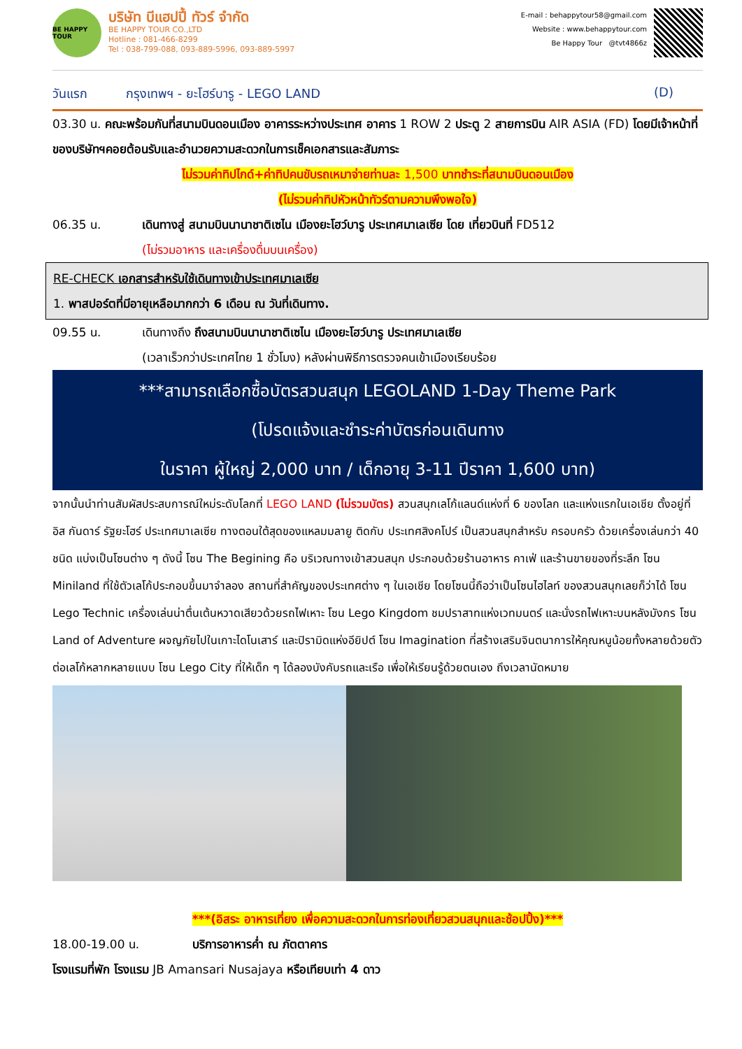BE HAPPY TOUR
บริษัท บีแฮปปี้ ทัวร์ จำกัด
BE HAPPY TOUR CO.,LTD
Hotline : 081-466-8299
Tel : 038-799-088, 093-889-5996, 093-889-5997
E-mail : behappytour58@gmail.com
Website : www.behappytour.com
Be Happy Tour @tvt4866z
วันแรก กรุงเทพฯ - ยะโฮร์บารู - LEGO LAND (D)
03.30 น. คณะพร้อมกันที่สนามบินดอนเมือง อาคารระหว่างประเทศ อาคาร 1 ROW 2 ประตู 2 สายการบิน AIR ASIA (FD) โดยมีเจ้าหน้าที่ของบริษัทฯคอยต้อนรับและอำนวยความสะดวกในการเช็คเอกสารและสัมภาระ
ไม่รวมค่าทิปไกด์+ค่าทิปคนขับรถเหมาจ่ายท่านละ 1,500 บาทชำระที่สนามบินดอนเมือง
(ไม่รวมค่าทิปหัวหน้าทัวร์ตามความพึงพอใจ)
06.35 น. เดินทางสู่ สนามบินนานาชาติเซไน เมืองยะโฮว์บารู ประเทศมาเลเซีย โดย เที่ยวบินที่ FD512
(ไม่รวมอาหาร และเครื่องดื่มบนเครื่อง)
RE-CHECK เอกสารสำหรับใช้เดินทางเข้าประเทศมาเลเซีย
1. พาสปอร์ตที่มีอายุเหลือมากกว่า 6 เดือน ณ วันที่เดินทาง.
09.55 น. เดินทางถึง ถึงสนามบินนานาชาติเซไน เมืองยะโฮว์บารู ประเทศมาเลเซีย
(เวลาเร็วกว่าประเทศไทย 1 ชั่วโมง) หลังผ่านพิธีการตรวจคนเข้าเมืองเรียบร้อย
***สามารถเลือกซื้อบัตรสวนสนุก LEGOLAND 1-Day Theme Park
(โปรดแจ้งและชำระค่าบัตรก่อนเดินทาง
ในราคา ผู้ใหญ่ 2,000 บาท / เด็กอายุ 3-11 ปีราคา 1,600 บาท)
จากนั้นนำท่านสัมผัสประสบการณ์ใหม่ระดับโลกที่ LEGO LAND (ไม่รวมบัตร) สวนสนุกเลโก้แลนด์แห่งที่ 6 ของโลก และแห่งแรกในเอเชีย ตั้งอยู่ที่อิส กันดาร์ รัฐยะโฮร์ ประเทศมาเลเซีย ทางตอนใต้สุดของแหลมมลายู ติดกับ ประเทศสิงคโปร์ เป็นสวนสนุกสำหรับ ครอบครัว ด้วยเครื่องเล่นกว่า 40 ชนิด แบ่งเป็นโซนต่าง ๆ ดังนี้ โซน The Begining คือ บริเวณทางเข้าสวนสนุก ประกอบด้วยร้านอาหาร คาเฟ่ และร้านขายของที่ระลึก โซน Miniland ที่ใช้ตัวเลโก้ประกอบขึ้นมาจำลอง สถานที่สำคัญของประเทศต่าง ๆ ในเอเชีย โดยโซนนี้ถือว่าเป็นโซนไฮไลท์ ของสวนสนุกเลยก็ว่าได้ โซน Lego Technic เครื่องเล่นน่าตื่นเต้นหวาดเสียวด้วยรถไฟเหาะ โซน Lego Kingdom ชมปราสาทแห่งเวทมนตร์ และนั่งรถไฟเหาะบนหลังมังกร โซน Land of Adventure ผจญภัยไปในเกาะไดโนเสาร์ และปิรามิดแห่งอียิปต์ โซน Imagination ที่สร้างเสริมจินตนาการให้คุณหนูน้อยทั้งหลายด้วยตัวต่อเลโก้หลากหลายแบบ โซน Lego City ที่ให้เด็ก ๆ ได้ลองบังคับรถและเรือ เพื่อให้เรียนรู้ด้วยตนเอง ถึงเวลานัดหมาย
***(อิสระ อาหารเที่ยง เพื่อความสะดวกในการท่องเที่ยวสวนสนุกและช้อปปิ้ง)***
18.00-19.00 น. บริการอาหารค่ำ ณ ภัตตาคาร
โรงแรมที่พัก โรงแรม JB Amansari Nusajaya หรือเทียบเท่า 4 ดาว